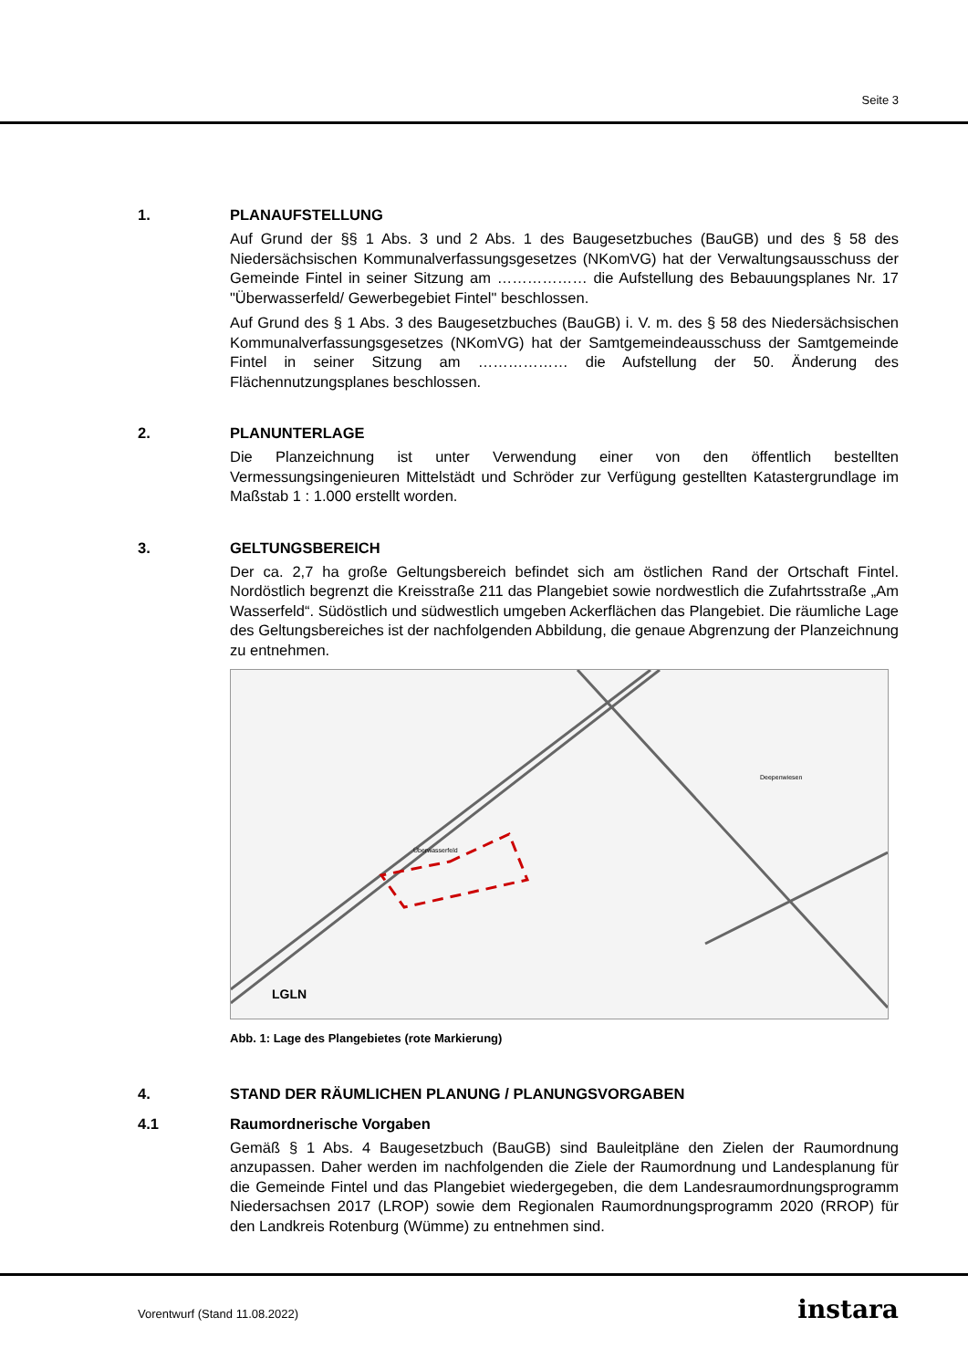Seite 3
1. PLANAUFSTELLUNG
Auf Grund der §§ 1 Abs. 3 und 2 Abs. 1 des Baugesetzbuches (BauGB) und des § 58 des Niedersächsischen Kommunalverfassungsgesetzes (NKomVG) hat der Verwaltungsausschuss der Gemeinde Fintel in seiner Sitzung am ……………… die Aufstellung des Bebauungsplanes Nr. 17 "Überwasserfeld/ Gewerbegebiet Fintel" beschlossen.
Auf Grund des § 1 Abs. 3 des Baugesetzbuches (BauGB) i. V. m. des § 58 des Niedersächsischen Kommunalverfassungsgesetzes (NKomVG) hat der Samtgemeindeausschuss der Samtgemeinde Fintel in seiner Sitzung am ……………… die Aufstellung der 50. Änderung des Flächennutzungsplanes beschlossen.
2. PLANUNTERLAGE
Die Planzeichnung ist unter Verwendung einer von den öffentlich bestellten Vermessungsingenieuren Mittelstädt und Schröder zur Verfügung gestellten Katastergrundlage im Maßstab 1 : 1.000 erstellt worden.
3. GELTUNGSBEREICH
Der ca. 2,7 ha große Geltungsbereich befindet sich am östlichen Rand der Ortschaft Fintel. Nordöstlich begrenzt die Kreisstraße 211 das Plangebiet sowie nordwestlich die Zufahrtsstraße „Am Wasserfeld“. Südöstlich und südwestlich umgeben Ackerflächen das Plangebiet. Die räumliche Lage des Geltungsbereiches ist der nachfolgenden Abbildung, die genaue Abgrenzung der Planzeichnung zu entnehmen.
Überwasserfeld
Deepenwiesen
LGLN
Abb. 1: Lage des Plangebietes (rote Markierung)
4. STAND DER RÄUMLICHEN PLANUNG / PLANUNGSVORGABEN
4.1 Raumordnerische Vorgaben
Gemäß § 1 Abs. 4 Baugesetzbuch (BauGB) sind Bauleitpläne den Zielen der Raumordnung anzupassen. Daher werden im nachfolgenden die Ziele der Raumordnung und Landesplanung für die Gemeinde Fintel und das Plangebiet wiedergegeben, die dem Landesraumordnungsprogramm Niedersachsen 2017 (LROP) sowie dem Regionalen Raumordnungsprogramm 2020 (RROP) für den Landkreis Rotenburg (Wümme) zu entnehmen sind.
Vorentwurf (Stand 11.08.2022) instara